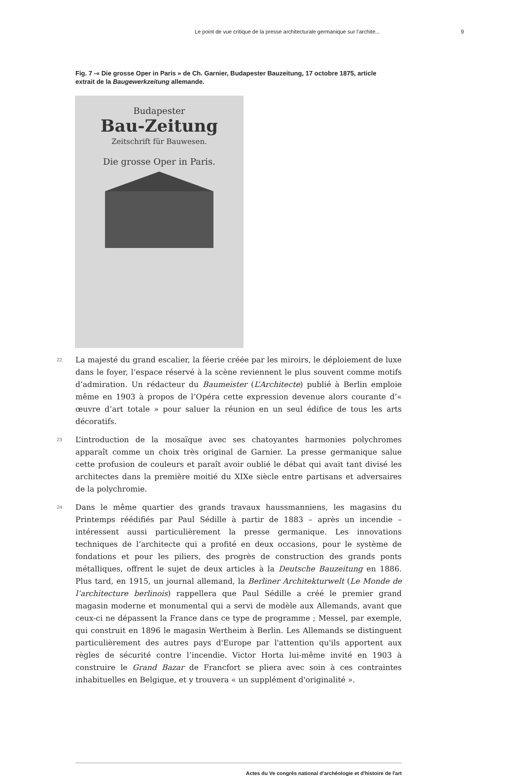Le point de vue critique de la presse architecturale germanique sur l’archite... 9
Fig. 7 -« Die grosse Oper in Paris » de Ch. Garnier, Budapester Bauzeitung, 17 octobre 1875, article extrait de la Baugewerkzeitung allemande.
Budapester
Bau-Zeitung
Zeitschrift für Bauwesen.
Die grosse Oper in Paris.
22
La majesté du grand escalier, la féerie créée par les miroirs, le déploiement de luxe dans le foyer, l’espace réservé à la scène reviennent le plus souvent comme motifs d’admiration. Un rédacteur du Baumeister (L’Architecte) publié à Berlin emploie même en 1903 à propos de l’Opéra cette expression devenue alors courante d’« œuvre d’art totale » pour saluer la réunion en un seul édifice de tous les arts décoratifs.
23
L’introduction de la mosaïque avec ses chatoyantes harmonies polychromes apparaît comme un choix très original de Garnier. La presse germanique salue cette profusion de couleurs et paraît avoir oublié le débat qui avait tant divisé les architectes dans la première moitié du XIXe siècle entre partisans et adversaires de la polychromie.
24
Dans le même quartier des grands travaux haussmanniens, les magasins du Printemps réédifiés par Paul Sédille à partir de 1883 – après un incendie – intéressent aussi particulièrement la presse germanique. Les innovations techniques de l’architecte qui a profité en deux occasions, pour le système de fondations et pour les piliers, des progrès de construction des grands ponts métalliques, offrent le sujet de deux articles à la Deutsche Bauzeitung en 1886. Plus tard, en 1915, un journal allemand, la Berliner Architekturwelt (Le Monde de l’architecture berlinois) rappellera que Paul Sédille a créé le premier grand magasin moderne et monumental qui a servi de modèle aux Allemands, avant que ceux-ci ne dépassent la France dans ce type de programme ; Messel, par exemple, qui construit en 1896 le magasin Wertheim à Berlin. Les Allemands se distinguent particulièrement des autres pays d'Europe par l'attention qu'ils apportent aux règles de sécurité contre l’incendie. Victor Horta lui-même invité en 1903 à construire le Grand Bazar de Francfort se pliera avec soin à ces contraintes inhabituelles en Belgique, et y trouvera « un supplément d'originalité ».
Actes du Ve congrès national d'archéologie et d'histoire de l'art